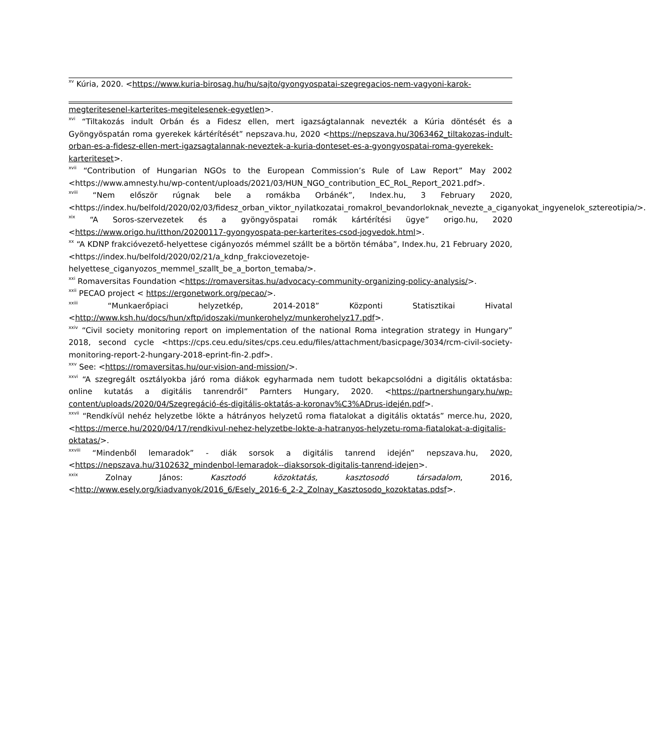<sup>xv</sup> Kúria, 2020. <https://www.kuria-birosag.hu/hu/sajto/gyongyospatai-szegregacios-nem-vagyoni-karok-
megteritesenel-karterites-megitelesenek-egyetlen>.
<sup>xvi</sup> “Tiltakozás indult Orbán és a Fidesz ellen, mert igazságtalannak nevezték a Kúria döntését és a Gyöngyöspatán roma gyerekek kártérítését” nepszava.hu, 2020 <https://nepszava.hu/3063462_tiltakozas-indult-orban-es-a-fidesz-ellen-mert-igazsagtalannak-neveztek-a-kuria-donteset-es-a-gyongyospatai-roma-gyerekek-karteriteset>.
<sup>xvii</sup> “Contribution of Hungarian NGOs to the European Commission’s Rule of Law Report” May 2002 <https://www.amnesty.hu/wp-content/uploads/2021/03/HUN_NGO_contribution_EC_RoL_Report_2021.pdf>.
<sup>xviii</sup> “Nem először rúgnak bele a romákba Orbánék”, Index.hu, 3 February 2020, <https://index.hu/belfold/2020/02/03/fidesz_orban_viktor_nyilatkozatai_romakrol_bevandorloknak_nevezte_a_ciganyokat_ingyenelok_sztereotipia/>.
<sup>xix</sup> “A Soros-szervezetek és a gyöngyöspatai romák kártérítési ügye” origo.hu, 2020 <https://www.origo.hu/itthon/20200117-gyongyospata-per-karterites-csod-jogvedok.html>.
<sup>xx</sup> “A KDNP frakcióvezető-helyettese cigányozós mémmel szállt be a börtön témába”, Index.hu, 21 February 2020, <https://index.hu/belfold/2020/02/21/a_kdnp_frakciovezetoje-helyettese_ciganyozos_memmel_szallt_be_a_borton_temaba/>.
<sup>xxi</sup> Romaversitas Foundation <https://romaversitas.hu/advocacy-community-organizing-policy-analysis/>.
<sup>xxii</sup> PECAO project < https://ergonetwork.org/pecao/>.
<sup>xxiii</sup> “Munkaerőpiaci helyzetkép, 2014-2018” Központi Statisztikai Hivatal <http://www.ksh.hu/docs/hun/xftp/idoszaki/munkerohelyz/munkerohelyz17.pdf>.
<sup>xxiv</sup> “Civil society monitoring report on implementation of the national Roma integration strategy in Hungary” 2018, second cycle <https://cps.ceu.edu/sites/cps.ceu.edu/files/attachment/basicpage/3034/rcm-civil-society-monitoring-report-2-hungary-2018-eprint-fin-2.pdf>.
<sup>xxv</sup> See: <https://romaversitas.hu/our-vision-and-mission/>.
<sup>xxvi</sup> “A szegregált osztályokba járó roma diákok egyharmada nem tudott bekapcsolódni a digitális oktatásba: online kutatás a digitális tanrendről” Parnters Hungary, 2020. <https://partnershungary.hu/wp-content/uploads/2020/04/Szegregáció-és-digitális-oktatás-a-koronav%C3%ADrus-idején.pdf>.
<sup>xxvii</sup> “Rendkívül nehéz helyzetbe lökte a hátrányos helyzetű roma fiatalokat a digitális oktatás” merce.hu, 2020, <https://merce.hu/2020/04/17/rendkivul-nehez-helyzetbe-lokte-a-hatranyos-helyzetu-roma-fiatalokat-a-digitalis-oktatas/>.
<sup>xxviii</sup> “Mindenből lemaradok” - diák sorsok a digitális tanrend idején” nepszava.hu, 2020, <https://nepszava.hu/3102632_mindenbol-lemaradok--diaksorsok-digitalis-tanrend-idejen>.
<sup>xxix</sup> Zolnay János: Kasztodó közoktatás, kasztosodó társadalom, 2016, <http://www.esely.org/kiadvanyok/2016_6/Esely_2016-6_2-2_Zolnay_Kasztosodo_kozoktatas.pdsf>.